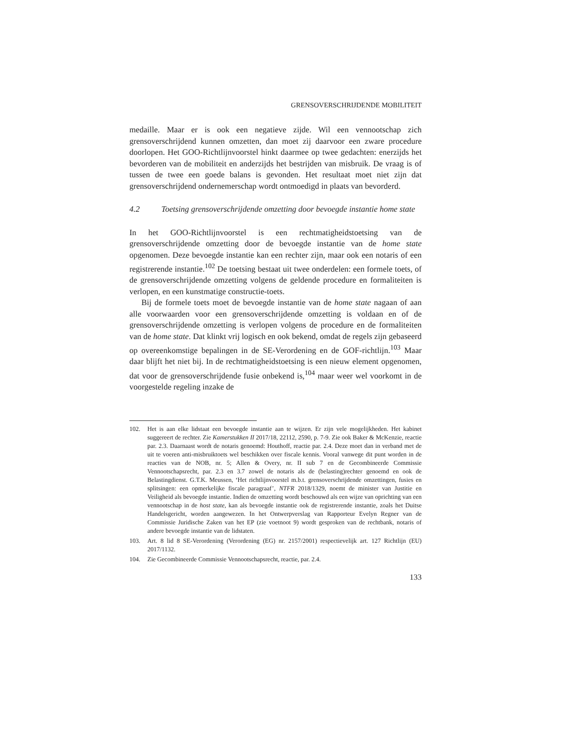GRENSOVERSCHRIJDENDE MOBILITEIT
medaille. Maar er is ook een negatieve zijde. Wil een vennootschap zich grensoverschrijdend kunnen omzetten, dan moet zij daarvoor een zware procedure doorlopen. Het GOO-Richtlijnvoorstel hinkt daarmee op twee gedachten: enerzijds het bevorderen van de mobiliteit en anderzijds het bestrijden van misbruik. De vraag is of tussen de twee een goede balans is gevonden. Het resultaat moet niet zijn dat grensoverschrijdend ondernemerschap wordt ontmoedigd in plaats van bevorderd.
4.2 Toetsing grensoverschrijdende omzetting door bevoegde instantie home state
In het GOO-Richtlijnvoorstel is een rechtmatigheidstoetsing van de grensoverschrijdende omzetting door de bevoegde instantie van de home state opgenomen. Deze bevoegde instantie kan een rechter zijn, maar ook een notaris of een registrerende instantie.<sup>102</sup> De toetsing bestaat uit twee onderdelen: een formele toets, of de grensoverschrijdende omzetting volgens de geldende procedure en formaliteiten is verlopen, en een kunstmatige constructie-toets.
Bij de formele toets moet de bevoegde instantie van de home state nagaan of aan alle voorwaarden voor een grensoverschrijdende omzetting is voldaan en of de grensoverschrijdende omzetting is verlopen volgens de procedure en de formaliteiten van de home state. Dat klinkt vrij logisch en ook bekend, omdat de regels zijn gebaseerd op overeenkomstige bepalingen in de SE-Verordening en de GOF-richtlijn.<sup>103</sup> Maar daar blijft het niet bij. In de rechtmatigheidstoetsing is een nieuw element opgenomen, dat voor de grensoverschrijdende fusie onbekend is,<sup>104</sup> maar weer wel voorkomt in de voorgestelde regeling inzake de
102. Het is aan elke lidstaat een bevoegde instantie aan te wijzen. Er zijn vele mogelijkheden. Het kabinet suggereert de rechter. Zie Kamerstukken II 2017/18, 22112, 2590, p. 7-9. Zie ook Baker & McKenzie, reactie par. 2.3. Daarnaast wordt de notaris genoemd: Houthoff, reactie par. 2.4. Deze moet dan in verband met de uit te voeren anti-misbruiktoets wel beschikken over fiscale kennis. Vooral vanwege dit punt worden in de reacties van de NOB, nr. 5; Allen & Overy, nr. II sub 7 en de Gecombineerde Commissie Vennootschapsrecht, par. 2.3 en 3.7 zowel de notaris als de (belasting)rechter genoemd en ook de Belastingdienst. G.T.K. Meussen, ‘Het richtlijnvoorstel m.b.t. grensoverschrijdende omzettingen, fusies en splitsingen: een opmerkelijke fiscale paragraaf’, NTFR 2018/1329, noemt de minister van Justitie en Veiligheid als bevoegde instantie. Indien de omzetting wordt beschouwd als een wijze van oprichting van een vennootschap in de host state, kan als bevoegde instantie ook de registrerende instantie, zoals het Duitse Handelsgericht, worden aangewezen. In het Ontwerpverslag van Rapporteur Evelyn Regner van de Commissie Juridische Zaken van het EP (zie voetnoot 9) wordt gesproken van de rechtbank, notaris of andere bevoegde instantie van de lidstaten.
103. Art. 8 lid 8 SE-Verordening (Verordening (EG) nr. 2157/2001) respectievelijk art. 127 Richtlijn (EU) 2017/1132.
104. Zie Gecombineerde Commissie Vennootschapsrecht, reactie, par. 2.4.
133